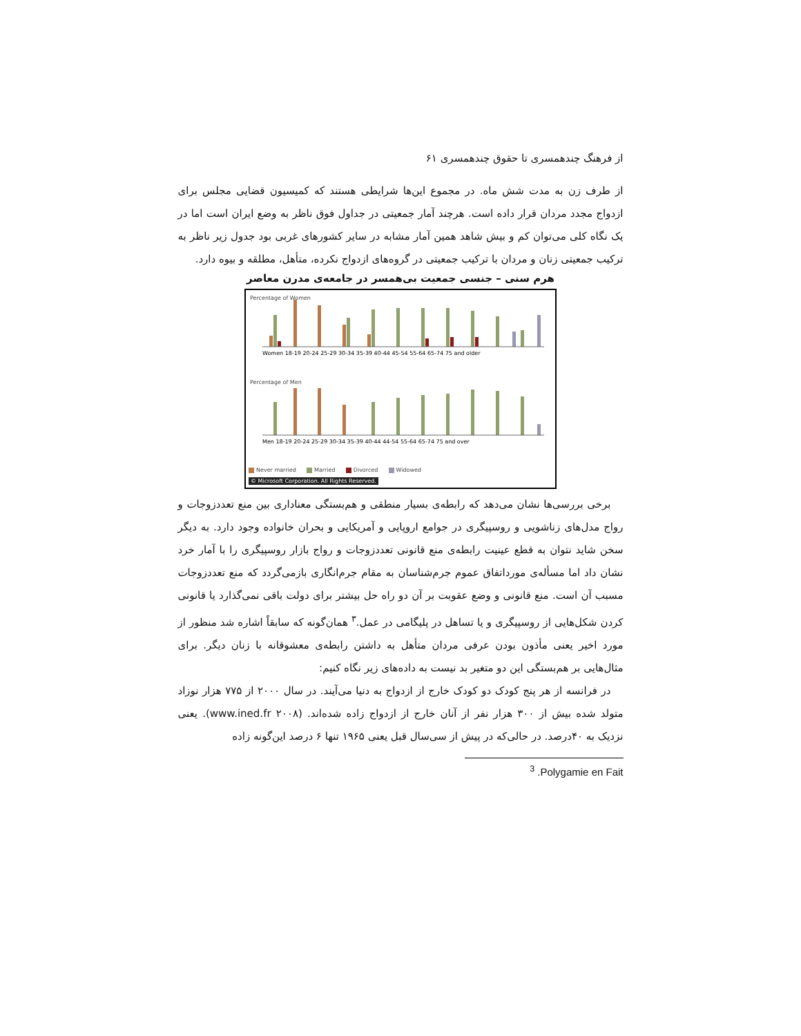از فرهنگ چندهمسری تا حقوق چندهمسری ۶۱
از طرف زن به مدت شش ماه. در مجموع این‌ها شرایطی هستند که کمیسیون قضایی مجلس برای ازدواج مجدد مردان قرار داده است. هرچند آمار جمعیتی در جداول فوق ناظر به وضع ایران است اما در یک نگاه کلی می‌توان کم و بیش شاهد همین آمار مشابه در سایر کشورهای غربی بود جدول زیر ناظر به ترکیب جمعیتی زنان و مردان با ترکیب جمعیتی در گروه‌های ازدواج نکرده، متأهل، مطلقه و بیوه دارد.
هرم سنی – جنسی جمعیت بی‌همسر در جامعه‌ی مدرن معاصر
Percentage of Women
Women 18-19 20-24 25-29 30-34 35-39 40-44 45-54 55-64 65-74 75 and older
Percentage of Men
Men 18-19 20-24 25-29 30-34 35-39 40-44 44-54 55-64 65-74 75 and over
Never married Married Divorced Widowed
© Microsoft Corporation. All Rights Reserved.
برخی بررسی‌ها نشان می‌دهد که رابطه‌ی بسیار منطقی و هم‌بستگی معناداری بین منع تعددزوجات و رواج مدل‌های زناشویی و روسپیگری در جوامع اروپایی و آمریکایی و بحران خانواده وجود دارد. به دیگر سخن شاید نتوان به قطع عینیت رابطه‌ی منع قانونی تعددزوجات و رواج بازار روسپیگری را با آمار خرد نشان داد اما مسأله‌ی مورداتفاق عموم جرم‌شناسان به مقام جرم‌انگاری بازمی‌گردد که منع تعددزوجات مسبب آن است. منع قانونی و وضع عقوبت بر آن دو راه حل بیشتر برای دولت باقی نمی‌گذارد یا قانونی کردن شکل‌هایی از روسپیگری و یا تساهل در پلیگامی در عمل.<sup>۳</sup> همان‌گونه که سابقاً اشاره شد منظور از مورد اخیر یعنی مأذون بودن عرفی مردان متأهل به داشتن رابطه‌ی معشوقانه با زنان دیگر. برای مثال‌هایی بر هم‌بستگی این دو متغیر بد نیست به داده‌های زیر نگاه کنیم:
در فرانسه از هر پنج کودک دو کودک خارج از ازدواج به دنیا می‌آیند. در سال ۲۰۰۰ از ۷۷۵ هزار نوزاد متولد شده بیش از ۳۰۰ هزار نفر از آنان خارج از ازدواج زاده شده‌اند. (www.ined.fr ۲۰۰۸). یعنی نزدیک به ۴۰درصد. در حالی‌که در پیش از سی‌سال قبل یعنی ۱۹۶۵ تنها ۶ درصد این‌گونه زاده
<sup>3</sup> .Polygamie en Fait